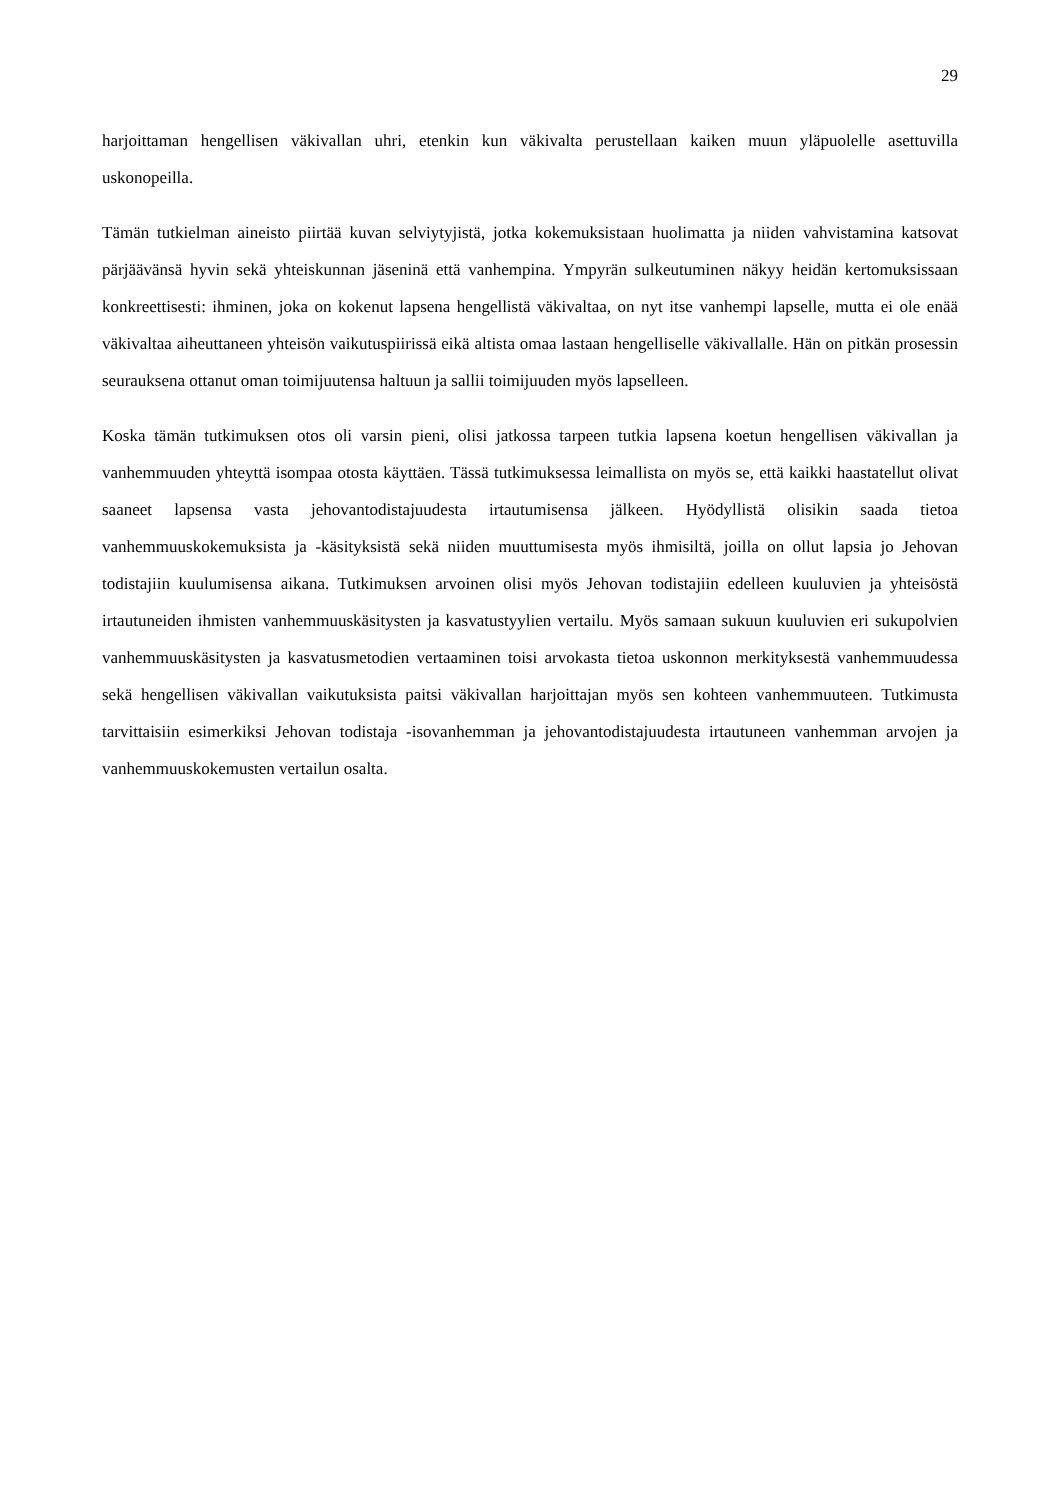29
harjoittaman hengellisen väkivallan uhri, etenkin kun väkivalta perustellaan kaiken muun yläpuolelle asettuvilla uskonopeilla.
Tämän tutkielman aineisto piirtää kuvan selviytyjistä, jotka kokemuksistaan huolimatta ja niiden vahvistamina katsovat pärjäävänsä hyvin sekä yhteiskunnan jäseninä että vanhempina. Ympyrän sulkeutuminen näkyy heidän kertomuksissaan konkreettisesti: ihminen, joka on kokenut lapsena hengellistä väkivaltaa, on nyt itse vanhempi lapselle, mutta ei ole enää väkivaltaa aiheuttaneen yhteisön vaikutuspiirissä eikä altista omaa lastaan hengelliselle väkivallalle. Hän on pitkän prosessin seurauksena ottanut oman toimijuutensa haltuun ja sallii toimijuuden myös lapselleen.
Koska tämän tutkimuksen otos oli varsin pieni, olisi jatkossa tarpeen tutkia lapsena koetun hengellisen väkivallan ja vanhemmuuden yhteyttä isompaa otosta käyttäen. Tässä tutkimuksessa leimallista on myös se, että kaikki haastatellut olivat saaneet lapsensa vasta jehovantodistajuudesta irtautumisensa jälkeen. Hyödyllistä olisikin saada tietoa vanhemmuuskokemuksista ja -käsityksistä sekä niiden muuttumisesta myös ihmisiltä, joilla on ollut lapsia jo Jehovan todistajiin kuulumisensa aikana. Tutkimuksen arvoinen olisi myös Jehovan todistajiin edelleen kuuluvien ja yhteisöstä irtautuneiden ihmisten vanhemmuuskäsitysten ja kasvatustyylien vertailu. Myös samaan sukuun kuuluvien eri sukupolvien vanhemmuuskäsitysten ja kasvatusmetodien vertaaminen toisi arvokasta tietoa uskonnon merkityksestä vanhemmuudessa sekä hengellisen väkivallan vaikutuksista paitsi väkivallan harjoittajan myös sen kohteen vanhemmuuteen. Tutkimusta tarvittaisiin esimerkiksi Jehovan todistaja -isovanhemman ja jehovantodistajuudesta irtautuneen vanhemman arvojen ja vanhemmuuskokemusten vertailun osalta.